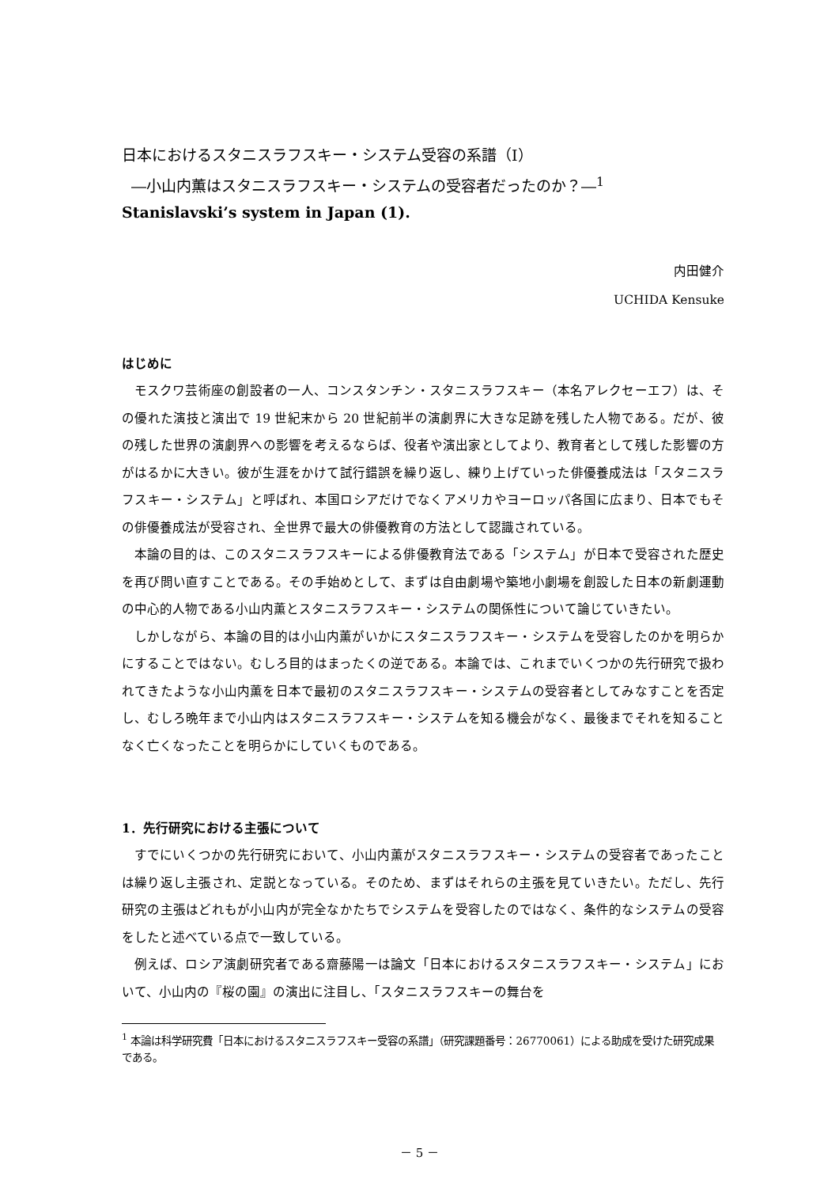日本におけるスタニスラフスキー・システム受容の系譜（Ⅰ）
―小山内薫はスタニスラフスキー・システムの受容者だったのか？―<sup>1</sup>
Stanislavski’s system in Japan (1).
内田健介
UCHIDA Kensuke
はじめに
モスクワ芸術座の創設者の一人、コンスタンチン・スタニスラフスキー（本名アレクセーエフ）は、その優れた演技と演出で 19 世紀末から 20 世紀前半の演劇界に大きな足跡を残した人物である。だが、彼の残した世界の演劇界への影響を考えるならば、役者や演出家としてより、教育者として残した影響の方がはるかに大きい。彼が生涯をかけて試行錯誤を繰り返し、練り上げていった俳優養成法は「スタニスラフスキー・システム」と呼ばれ、本国ロシアだけでなくアメリカやヨーロッパ各国に広まり、日本でもその俳優養成法が受容され、全世界で最大の俳優教育の方法として認識されている。
本論の目的は、このスタニスラフスキーによる俳優教育法である「システム」が日本で受容された歴史を再び問い直すことである。その手始めとして、まずは自由劇場や築地小劇場を創設した日本の新劇運動の中心的人物である小山内薫とスタニスラフスキー・システムの関係性について論じていきたい。
しかしながら、本論の目的は小山内薫がいかにスタニスラフスキー・システムを受容したのかを明らかにすることではない。むしろ目的はまったくの逆である。本論では、これまでいくつかの先行研究で扱われてきたような小山内薫を日本で最初のスタニスラフスキー・システムの受容者としてみなすことを否定し、むしろ晩年まで小山内はスタニスラフスキー・システムを知る機会がなく、最後までそれを知ることなく亡くなったことを明らかにしていくものである。
1．先行研究における主張について
すでにいくつかの先行研究において、小山内薫がスタニスラフスキー・システムの受容者であったことは繰り返し主張され、定説となっている。そのため、まずはそれらの主張を見ていきたい。ただし、先行研究の主張はどれもが小山内が完全なかたちでシステムを受容したのではなく、条件的なシステムの受容をしたと述べている点で一致している。
例えば、ロシア演劇研究者である齋藤陽一は論文「日本におけるスタニスラフスキー・システム」において、小山内の『桜の園』の演出に注目し、「スタニスラフスキーの舞台を
<sup>1</sup> 本論は科学研究費「日本におけるスタニスラフスキー受容の系譜」（研究課題番号：26770061）による助成を受けた研究成果である。
－ 5 －